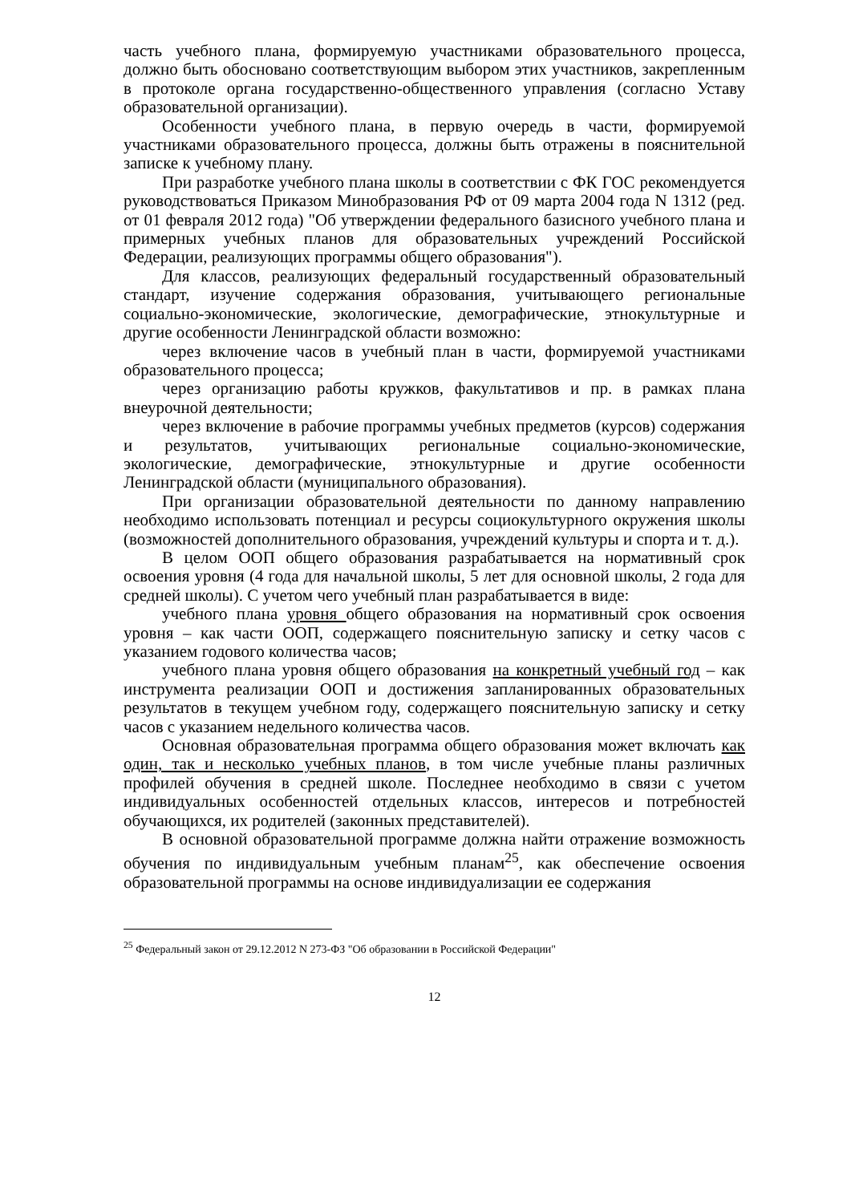часть учебного плана, формируемую участниками образовательного процесса, должно быть обосновано соответствующим выбором этих участников, закрепленным в протоколе органа государственно-общественного управления (согласно Уставу образовательной организации).
Особенности учебного плана, в первую очередь в части, формируемой участниками образовательного процесса, должны быть отражены в пояснительной записке к учебному плану.
При разработке учебного плана школы в соответствии с ФК ГОС рекомендуется руководствоваться Приказом Минобразования РФ от 09 марта 2004 года N 1312 (ред. от 01 февраля 2012 года) "Об утверждении федерального базисного учебного плана и примерных учебных планов для образовательных учреждений Российской Федерации, реализующих программы общего образования").
Для классов, реализующих федеральный государственный образовательный стандарт, изучение содержания образования, учитывающего региональные социально-экономические, экологические, демографические, этнокультурные и другие особенности Ленинградской области возможно:
через включение часов в учебный план в части, формируемой участниками образовательного процесса;
через организацию работы кружков, факультативов и пр. в рамках плана внеурочной деятельности;
через включение в рабочие программы учебных предметов (курсов) содержания и результатов, учитывающих региональные социально-экономические, экологические, демографические, этнокультурные и другие особенности Ленинградской области (муниципального образования).
При организации образовательной деятельности по данному направлению необходимо использовать потенциал и ресурсы социокультурного окружения школы (возможностей дополнительного образования, учреждений культуры и спорта и т. д.).
В целом ООП общего образования разрабатывается на нормативный срок освоения уровня (4 года для начальной школы, 5 лет для основной школы, 2 года для средней школы). С учетом чего учебный план разрабатывается в виде:
учебного плана уровня общего образования на нормативный срок освоения уровня – как части ООП, содержащего пояснительную записку и сетку часов с указанием годового количества часов;
учебного плана уровня общего образования на конкретный учебный год – как инструмента реализации ООП и достижения запланированных образовательных результатов в текущем учебном году, содержащего пояснительную записку и сетку часов с указанием недельного количества часов.
Основная образовательная программа общего образования может включать как один, так и несколько учебных планов, в том числе учебные планы различных профилей обучения в средней школе. Последнее необходимо в связи с учетом индивидуальных особенностей отдельных классов, интересов и потребностей обучающихся, их родителей (законных представителей).
В основной образовательной программе должна найти отражение возможность обучения по индивидуальным учебным планам<sup>25</sup>, как обеспечение освоения образовательной программы на основе индивидуализации ее содержания
<sup>25</sup> Федеральный закон от 29.12.2012 N 273-ФЗ "Об образовании в Российской Федерации"
12